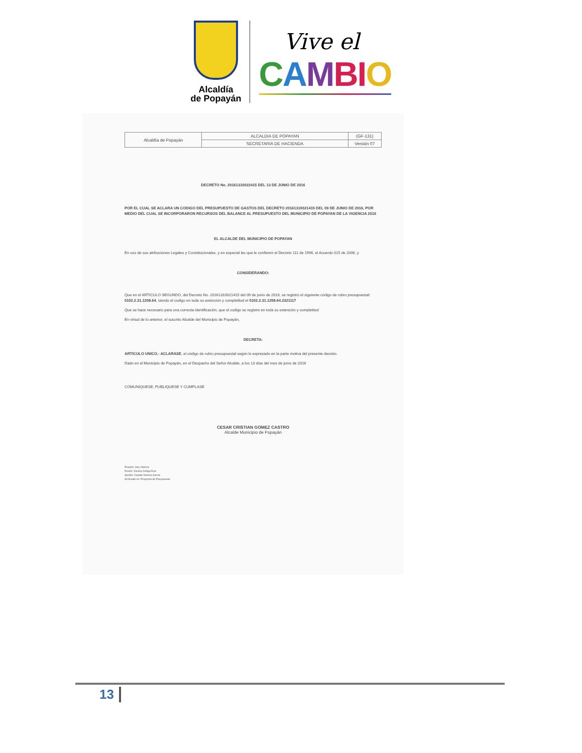Alcaldía
de Popayán
Vive el
CAMBIO
| Alcaldía de Popayán | ALCALDIA DE POPAYAN | (GF-131) |
| | SECRETARIA DE HACIENDA | Versión 07 |
DECRETO No. 20161310022415 DEL 13 DE JUNIO DE 2016
POR EL CUAL SE ACLARA UN CODIGO DEL PRESUPUESTO DE GASTOS DEL DECRETO 20161310021415 DEL 09 DE JUNIO DE 2016, POR MEDIO DEL CUAL SE INCORPORARON RECURSOS DEL BALANCE AL PRESUPUESTO DEL MUNICIPIO DE POPAYAN DE LA VIGENCIA 2016
EL ALCALDE DEL MUNICIPIO DE POPAYAN
En uso de sus atribuciones Legales y Constitucionales, y en especial las que le confieren el Decreto 111 de 1996, el Acuerdo 015 de 2006, y
CONSIDERANDO:
Que en el ARTICULO SEGUNDO, del Decreto No. 20161310021415 del 09 de junio de 2016, se registró el siguiente código de rubro presupuestal: 0102.2.31.1208.64, siendo el codigo en toda su extención y completitud el 0102.2.31.1208.64.2321117
Que se hace necesario para una correcta identificación, que el codigo se registre en toda su extención y completitud
En virtud de lo anterior, el suscrito Alcalde del Municipio de Popayán,
DECRETA:
ARTICULO UNICO.- ACLARASE, el código de rubro presupuestal según lo expresado en la parte motiva del presente decreto.
Dado en el Municipio de Popayán, en el Despacho del Señor Alcalde, a los 13 días del mes de junio de 2016
COMUNIQUESE, PUBLIQUESE Y CUMPLASE
CESAR CRISTIAN GOMEZ CASTRO
Alcalde Municipio de Popayán
Preparó: Jary Velasco
Revisó: Ximena Zuñiga Ruiz
Aprobó: Claudia Ximena García
Archivado en: Proyectos de Presupuesto
13